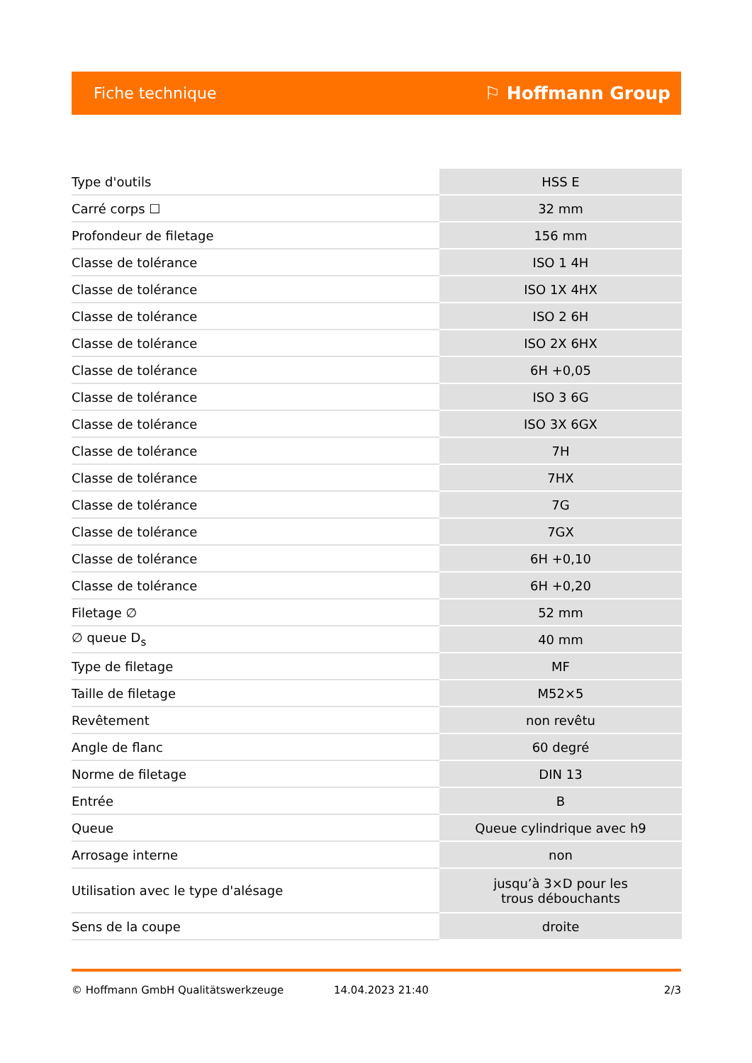Fiche technique ⚐ Hoffmann Group
| Type d'outils | HSS E |
| Carré corps ☐ | 32 mm |
| Profondeur de filetage | 156 mm |
| Classe de tolérance | ISO 1 4H |
| Classe de tolérance | ISO 1X 4HX |
| Classe de tolérance | ISO 2 6H |
| Classe de tolérance | ISO 2X 6HX |
| Classe de tolérance | 6H +0,05 |
| Classe de tolérance | ISO 3 6G |
| Classe de tolérance | ISO 3X 6GX |
| Classe de tolérance | 7H |
| Classe de tolérance | 7HX |
| Classe de tolérance | 7G |
| Classe de tolérance | 7GX |
| Classe de tolérance | 6H +0,10 |
| Classe de tolérance | 6H +0,20 |
| Filetage ∅ | 52 mm |
| ∅ queue D<sub>s</sub> | 40 mm |
| Type de filetage | MF |
| Taille de filetage | M52×5 |
| Revêtement | non revêtu |
| Angle de flanc | 60 degré |
| Norme de filetage | DIN 13 |
| Entrée | B |
| Queue | Queue cylindrique avec h9 |
| Arrosage interne | non |
| Utilisation avec le type d'alésage | jusqu’à 3×D pour les trous débouchants |
| Sens de la coupe | droite |
© Hoffmann GmbH Qualitätswerkzeuge 14.04.2023 21:40 2/3